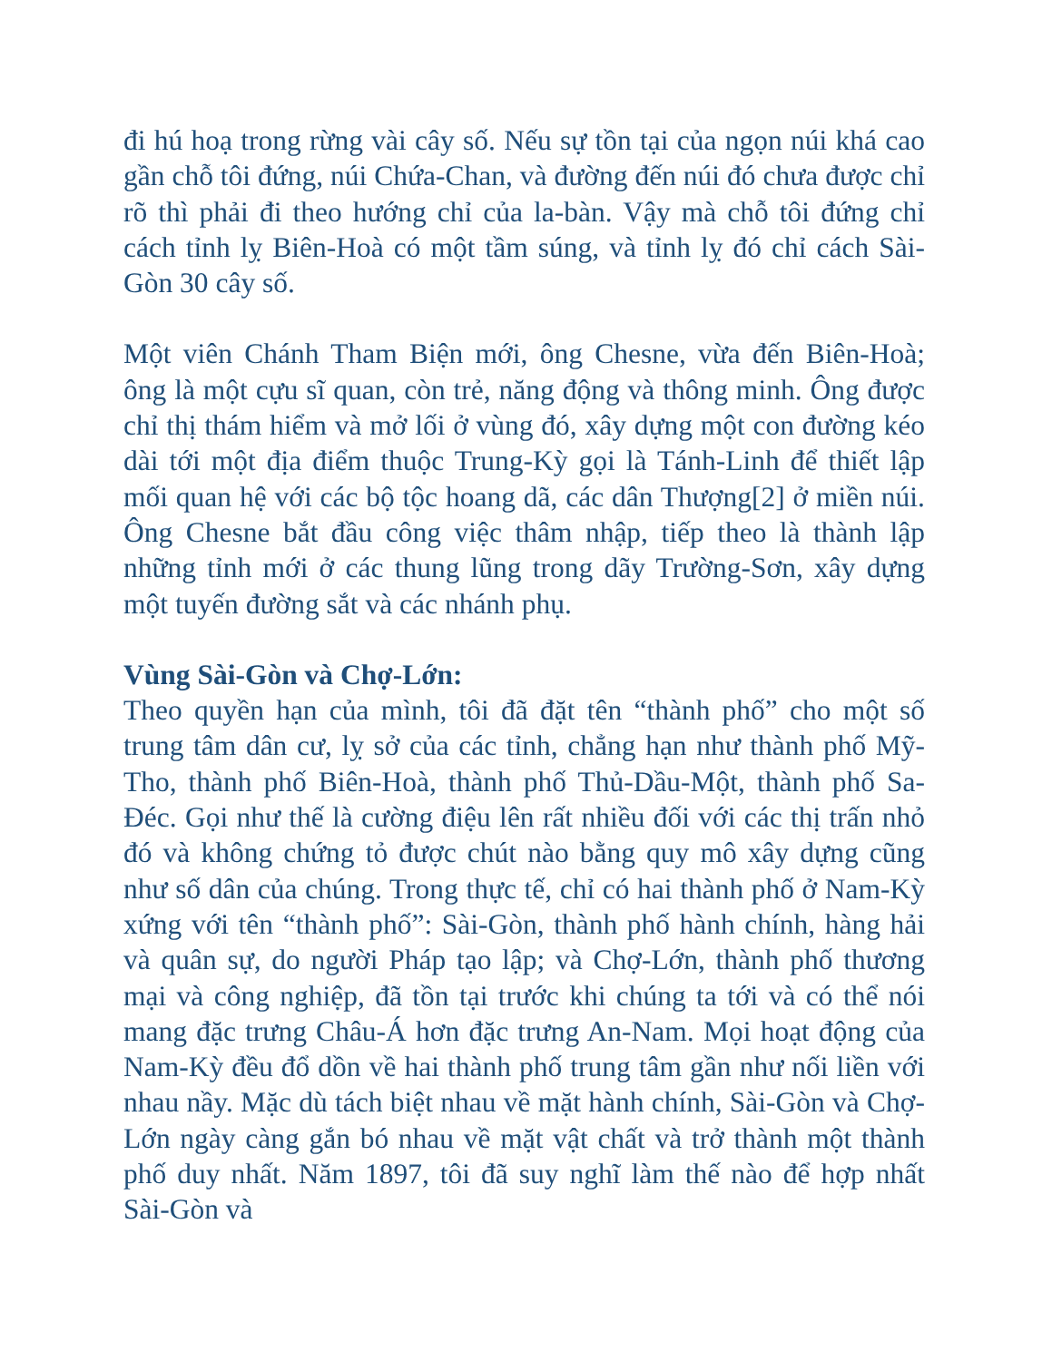đi hú hoạ trong rừng vài cây số. Nếu sự tồn tại của ngọn núi khá cao gần chỗ tôi đứng, núi Chứa-Chan, và đường đến núi đó chưa được chỉ rõ thì phải đi theo hướng chỉ của la-bàn. Vậy mà chỗ tôi đứng chỉ cách tỉnh lỵ Biên-Hoà có một tầm súng, và tỉnh lỵ đó chỉ cách Sài-Gòn 30 cây số.
Một viên Chánh Tham Biện mới, ông Chesne, vừa đến Biên-Hoà; ông là một cựu sĩ quan, còn trẻ, năng động và thông minh. Ông được chỉ thị thám hiểm và mở lối ở vùng đó, xây dựng một con đường kéo dài tới một địa điểm thuộc Trung-Kỳ gọi là Tánh-Linh để thiết lập mối quan hệ với các bộ tộc hoang dã, các dân Thượng[2] ở miền núi. Ông Chesne bắt đầu công việc thâm nhập, tiếp theo là thành lập những tỉnh mới ở các thung lũng trong dãy Trường-Sơn, xây dựng một tuyến đường sắt và các nhánh phụ.
Vùng Sài-Gòn và Chợ-Lớn:
Theo quyền hạn của mình, tôi đã đặt tên “thành phố” cho một số trung tâm dân cư, lỵ sở của các tỉnh, chẳng hạn như thành phố Mỹ-Tho, thành phố Biên-Hoà, thành phố Thủ-Dầu-Một, thành phố Sa-Đéc. Gọi như thế là cường điệu lên rất nhiều đối với các thị trấn nhỏ đó và không chứng tỏ được chút nào bằng quy mô xây dựng cũng như số dân của chúng. Trong thực tế, chỉ có hai thành phố ở Nam-Kỳ xứng với tên “thành phố”: Sài-Gòn, thành phố hành chính, hàng hải và quân sự, do người Pháp tạo lập; và Chợ-Lớn, thành phố thương mại và công nghiệp, đã tồn tại trước khi chúng ta tới và có thể nói mang đặc trưng Châu-Á hơn đặc trưng An-Nam. Mọi hoạt động của Nam-Kỳ đều đổ dồn về hai thành phố trung tâm gần như nối liền với nhau nầy. Mặc dù tách biệt nhau về mặt hành chính, Sài-Gòn và Chợ-Lớn ngày càng gắn bó nhau về mặt vật chất và trở thành một thành phố duy nhất. Năm 1897, tôi đã suy nghĩ làm thế nào để hợp nhất Sài-Gòn và